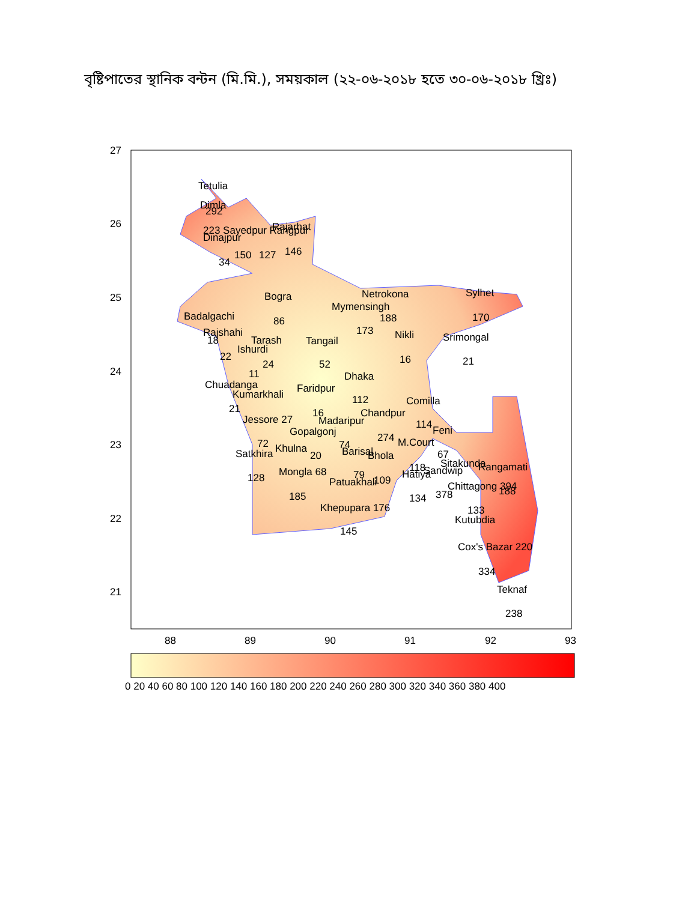বৃষ্টিপাতের স্থানিক বন্টন (মি.মি.), সময়কাল (২২-০৬-২০১৮ হতে ৩০-০৬-২০১৮ খ্রিঃ)
27
26
25
24
23
22
21
88
89
90
91
92
93
Tetulia
Dimla
292
223 Sayedpur Rangpur
Rajarhat
Dinajpur
150
127
146
34
Bogra
86
Netrokona
Mymensingh
188
173
Sylhet
170
Badalgachi
Rajshahi
18
Tarash
Tangail
Nikli
Srimongal
Ishurdi
22
24
52
16
21
11
Dhaka
Chuadanga
Faridpur
Kumarkhali
112
Comilla
21
16
Chandpur
Jessore 27
Madaripur
114
Feni
Gopalgonj
274
72
74
M.Court
Khulna
Barisal
Satkhira
20
Bhola
67
Sitakunda
118
Sandwip
Rangamati
Hatiya
Mongla 68
79
128
Patuakhali
109
Chittagong 394
188
378
134
185
Khepupara 176
133
Kutubdia
145
Cox's Bazar 220
334
Teknaf
238
0 20 40 60 80 100 120 140 160 180 200 220 240 260 280 300 320 340 360 380 400